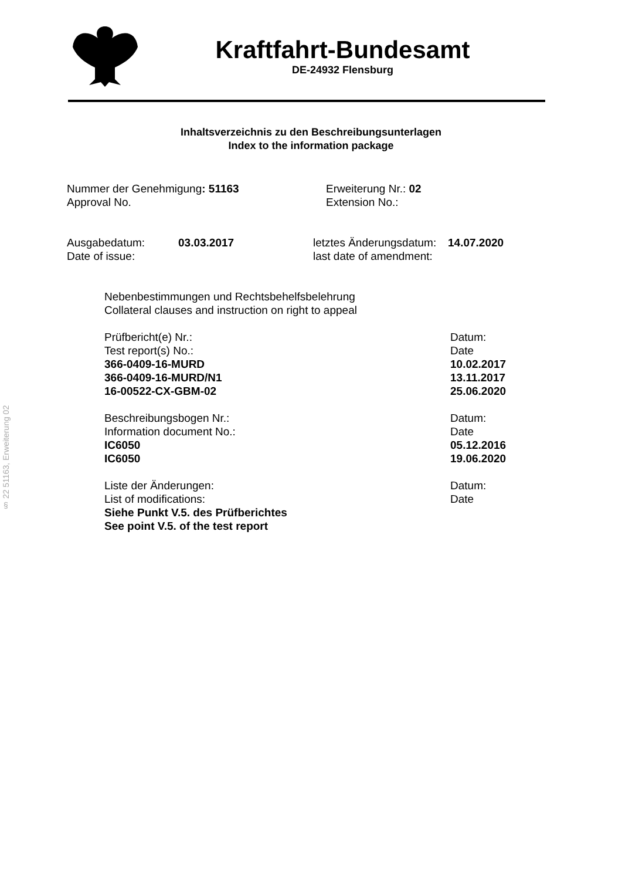§ 22 51163, Erweiterung 02
Kraftfahrt-Bundesamt
DE-24932 Flensburg
Inhaltsverzeichnis zu den Beschreibungsunterlagen
Index to the information package
Nummer der Genehmigung: 51163
Approval No.
Erweiterung Nr.: 02
Extension No.:
Ausgabedatum:
Date of issue:
03.03.2017 letztes Änderungsdatum:
last date of amendment:
14.07.2020
Nebenbestimmungen und Rechtsbehelfsbelehrung
Collateral clauses and instruction on right to appeal
Prüfbericht(e) Nr.: Datum:
Test report(s) No.: Date
366-0409-16-MURD 10.02.2017
366-0409-16-MURD/N1 13.11.2017
16-00522-CX-GBM-02 25.06.2020
Beschreibungsbogen Nr.: Datum:
Information document No.: Date
IC6050 05.12.2016
IC6050 19.06.2020
Liste der Änderungen: Datum:
List of modifications: Date
Siehe Punkt V.5. des Prüfberichtes
See point V.5. of the test report